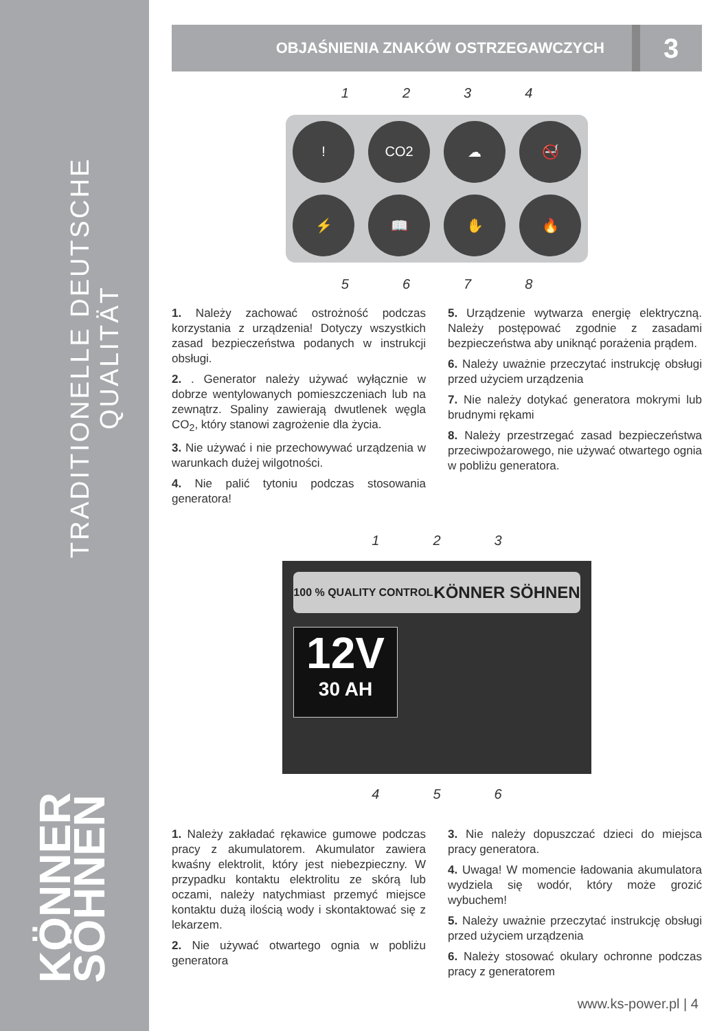TRADITIONELLE DEUTSCHE QUALITÄT
KÖNNER SÖHNEN
OBJAŚNIENIA ZNAKÓW OSTRZEGAWCZYCH
3
1 2 3 4
! CO2 ☁ 🚭 ⚡ 📖 ✋ 🔥
5 6 7 8
1. Należy zachować ostrożność podczas korzystania z urządzenia! Dotyczy wszystkich zasad bezpieczeństwa podanych w instrukcji obsługi.
2. . Generator należy używać wyłącznie w dobrze wentylowanych pomieszczeniach lub na zewnątrz. Spaliny zawierają dwutlenek węgla CO<sub>2</sub>, który stanowi zagrożenie dla życia.
3. Nie używać i nie przechowywać urządzenia w warunkach dużej wilgotności.
4. Nie palić tytoniu podczas stosowania generatora!
5. Urządzenie wytwarza energię elektryczną. Należy postępować zgodnie z zasadami bezpieczeństwa aby uniknąć porażenia prądem.
6. Należy uważnie przeczytać instrukcję obsługi przed użyciem urządzenia
7. Nie należy dotykać generatora mokrymi lub brudnymi rękami
8. Należy przestrzegać zasad bezpieczeństwa przeciwpożarowego, nie używać otwartego ognia w pobliżu generatora.
1 2 3
100 % QUALITY CONTROL KÖNNER SÖHNEN
12V
30 AH
4 5 6
1. Należy zakładać rękawice gumowe podczas pracy z akumulatorem. Akumulator zawiera kwaśny elektrolit, który jest niebezpieczny. W przypadku kontaktu elektrolitu ze skórą lub oczami, należy natychmiast przemyć miejsce kontaktu dużą ilością wody i skontaktować się z lekarzem.
2. Nie używać otwartego ognia w pobliżu generatora
3. Nie należy dopuszczać dzieci do miejsca pracy generatora.
4. Uwaga! W momencie ładowania akumulatora wydziela się wodór, który może grozić wybuchem!
5. Należy uważnie przeczytać instrukcję obsługi przed użyciem urządzenia
6. Należy stosować okulary ochronne podczas pracy z generatorem
www.ks-power.pl | 4